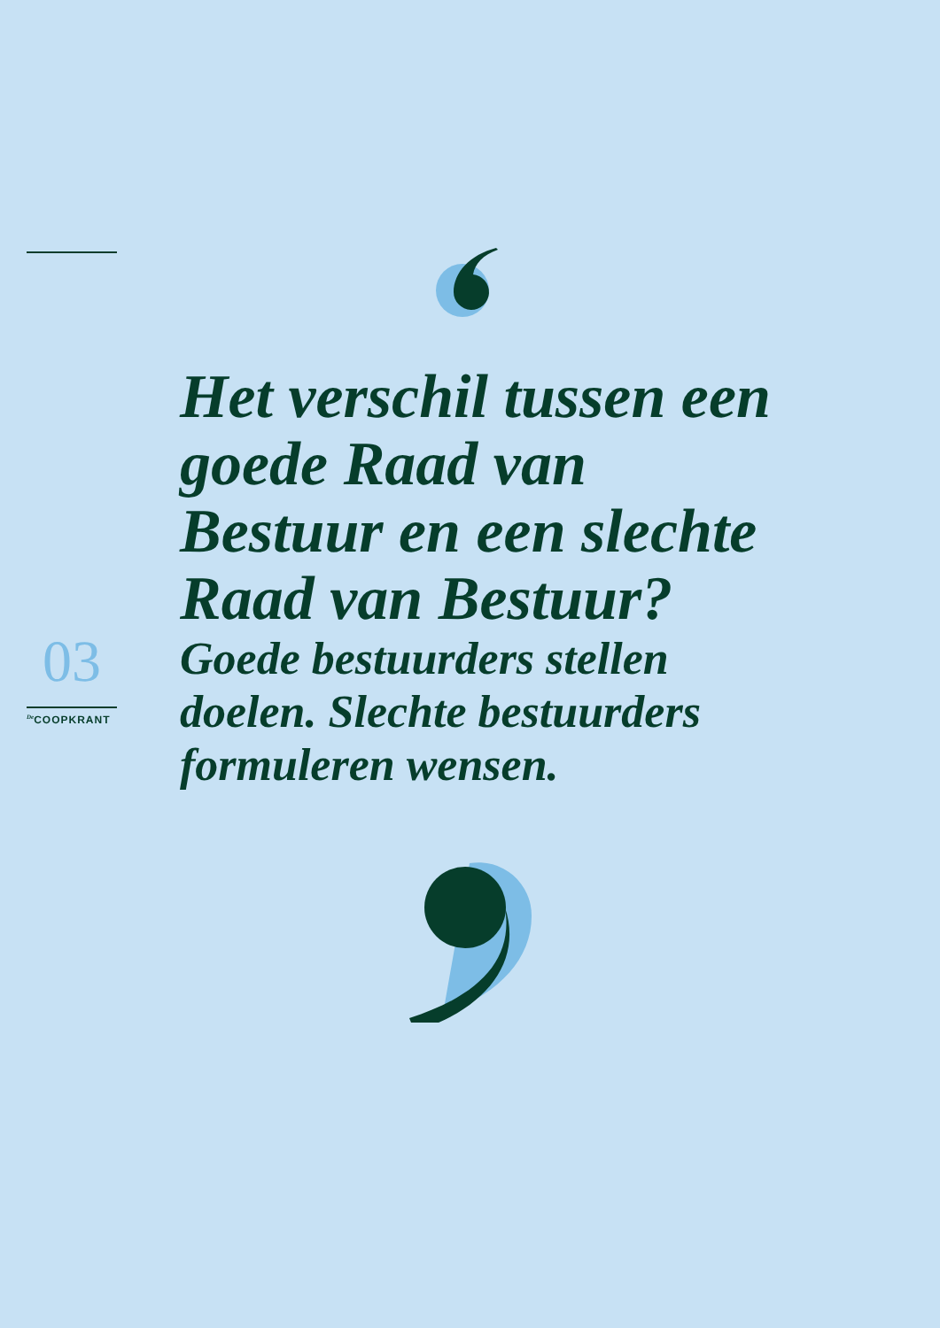Het verschil tussen een goede Raad van Bestuur en een slechte Raad van Bestuur?
Goede bestuurders stellen doelen. Slechte bestuurders formuleren wensen.
03
<sup>De</sup>COOPKRANT